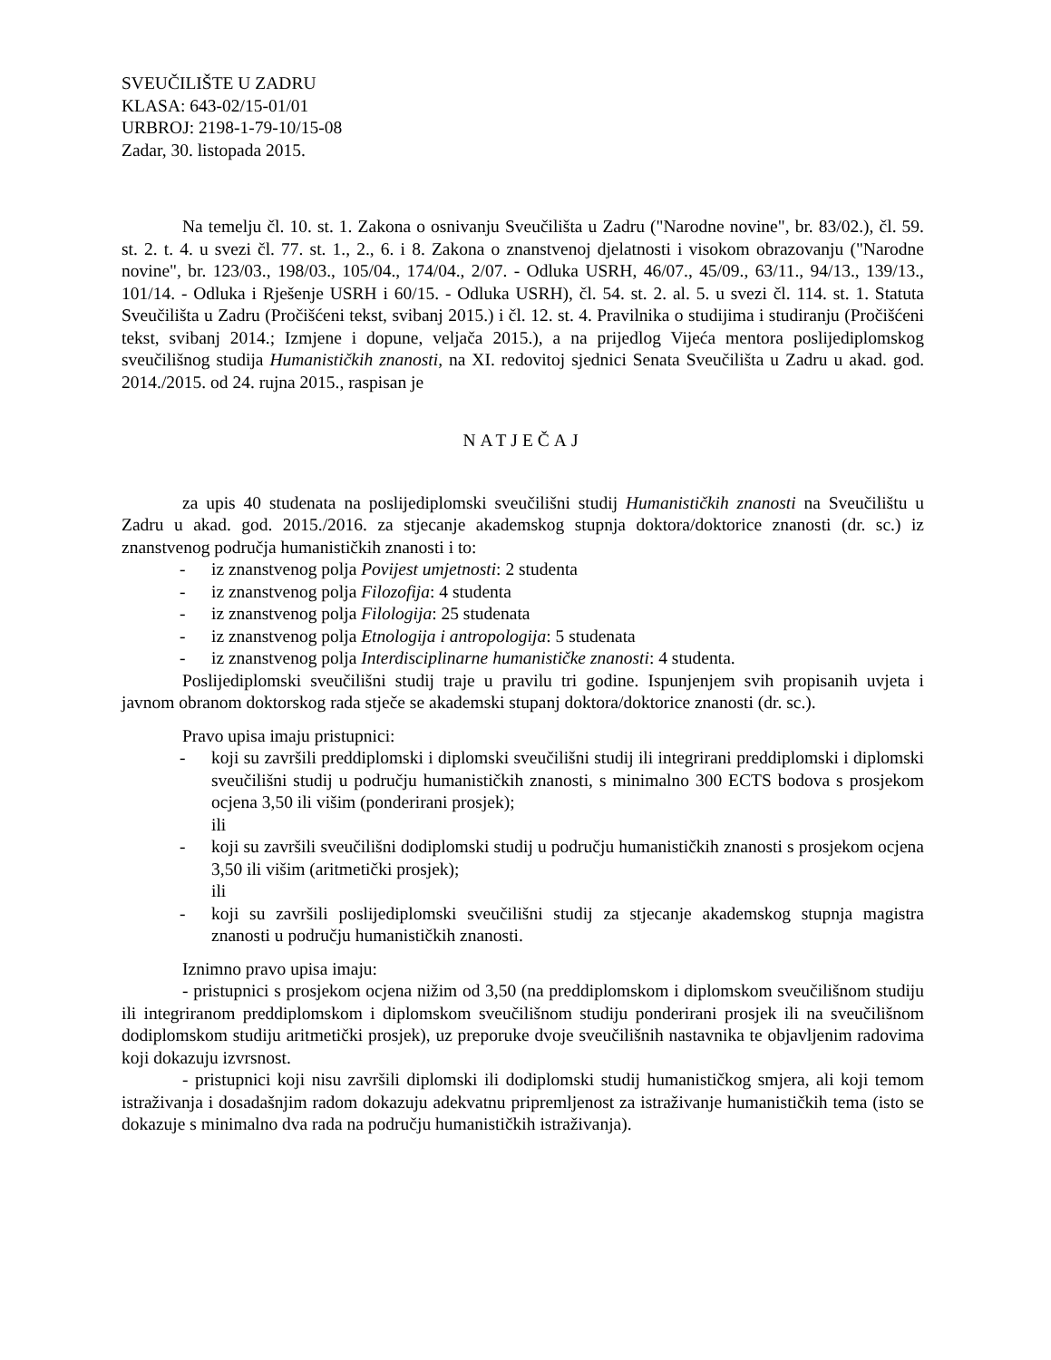SVEUČILIŠTE U ZADRU
KLASA: 643-02/15-01/01
URBROJ: 2198-1-79-10/15-08
Zadar, 30. listopada 2015.
Na temelju čl. 10. st. 1. Zakona o osnivanju Sveučilišta u Zadru ("Narodne novine", br. 83/02.), čl. 59. st. 2. t. 4. u svezi čl. 77. st. 1., 2., 6. i 8. Zakona o znanstvenoj djelatnosti i visokom obrazovanju ("Narodne novine", br. 123/03., 198/03., 105/04., 174/04., 2/07. - Odluka USRH, 46/07., 45/09., 63/11., 94/13., 139/13., 101/14. - Odluka i Rješenje USRH i 60/15. - Odluka USRH), čl. 54. st. 2. al. 5. u svezi čl. 114. st. 1. Statuta Sveučilišta u Zadru (Pročišćeni tekst, svibanj 2015.) i čl. 12. st. 4. Pravilnika o studijima i studiranju (Pročišćeni tekst, svibanj 2014.; Izmjene i dopune, veljača 2015.), a na prijedlog Vijeća mentora poslijediplomskog sveučilišnog studija Humanističkih znanosti, na XI. redovitoj sjednici Senata Sveučilišta u Zadru u akad. god. 2014./2015. od 24. rujna 2015., raspisan je
NATJEČAJ
za upis 40 studenata na poslijediplomski sveučilišni studij Humanističkih znanosti na Sveučilištu u Zadru u akad. god. 2015./2016. za stjecanje akademskog stupnja doktora/doktorice znanosti (dr. sc.) iz znanstvenog područja humanističkih znanosti i to:
- iz znanstvenog polja Povijest umjetnosti: 2 studenta
- iz znanstvenog polja Filozofija: 4 studenta
- iz znanstvenog polja Filologija: 25 studenata
- iz znanstvenog polja Etnologija i antropologija: 5 studenata
- iz znanstvenog polja Interdisciplinarne humanističke znanosti: 4 studenta.
Poslijediplomski sveučilišni studij traje u pravilu tri godine. Ispunjenjem svih propisanih uvjeta i javnom obranom doktorskog rada stječe se akademski stupanj doktora/doktorice znanosti (dr. sc.).
Pravo upisa imaju pristupnici:
- koji su završili preddiplomski i diplomski sveučilišni studij ili integrirani preddiplomski i diplomski sveučilišni studij u području humanističkih znanosti, s minimalno 300 ECTS bodova s prosjekom ocjena 3,50 ili višim (ponderirani prosjek);
ili
- koji su završili sveučilišni dodiplomski studij u području humanističkih znanosti s prosjekom ocjena 3,50 ili višim (aritmetički prosjek);
ili
- koji su završili poslijediplomski sveučilišni studij za stjecanje akademskog stupnja magistra znanosti u području humanističkih znanosti.
Iznimno pravo upisa imaju:
- pristupnici s prosjekom ocjena nižim od 3,50 (na preddiplomskom i diplomskom sveučilišnom studiju ili integriranom preddiplomskom i diplomskom sveučilišnom studiju ponderirani prosjek ili na sveučilišnom dodiplomskom studiju aritmetički prosjek), uz preporuke dvoje sveučilišnih nastavnika te objavljenim radovima koji dokazuju izvrsnost.
- pristupnici koji nisu završili diplomski ili dodiplomski studij humanističkog smjera, ali koji temom istraživanja i dosadašnjim radom dokazuju adekvatnu pripremljenost za istraživanje humanističkih tema (isto se dokazuje s minimalno dva rada na području humanističkih istraživanja).